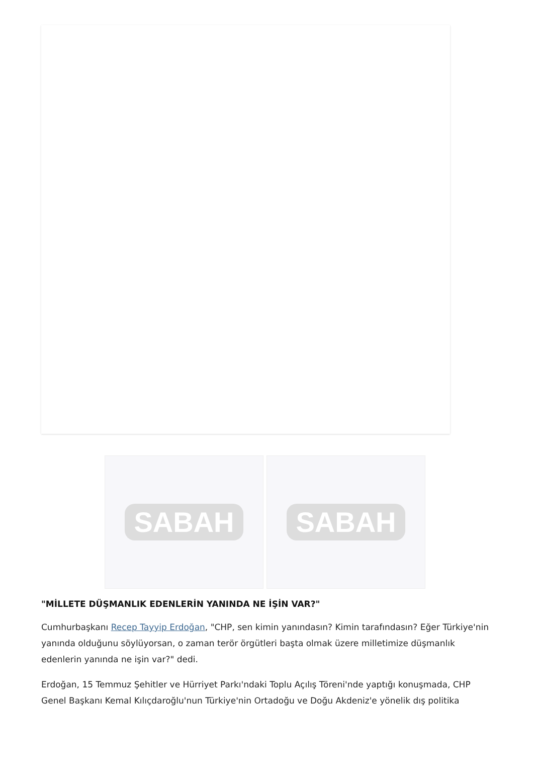SABAH SABAH
"MİLLETE DÜŞMANLIK EDENLERİN YANINDA NE İŞİN VAR?"
Cumhurbaşkanı Recep Tayyip Erdoğan, "CHP, sen kimin yanındasın? Kimin tarafındasın? Eğer Türkiye'nin yanında olduğunu söylüyorsan, o zaman terör örgütleri başta olmak üzere milletimize düşmanlık edenlerin yanında ne işin var?" dedi.
Erdoğan, 15 Temmuz Şehitler ve Hürriyet Parkı'ndaki Toplu Açılış Töreni'nde yaptığı konuşmada, CHP Genel Başkanı Kemal Kılıçdaroğlu'nun Türkiye'nin Ortadoğu ve Doğu Akdeniz'e yönelik dış politika